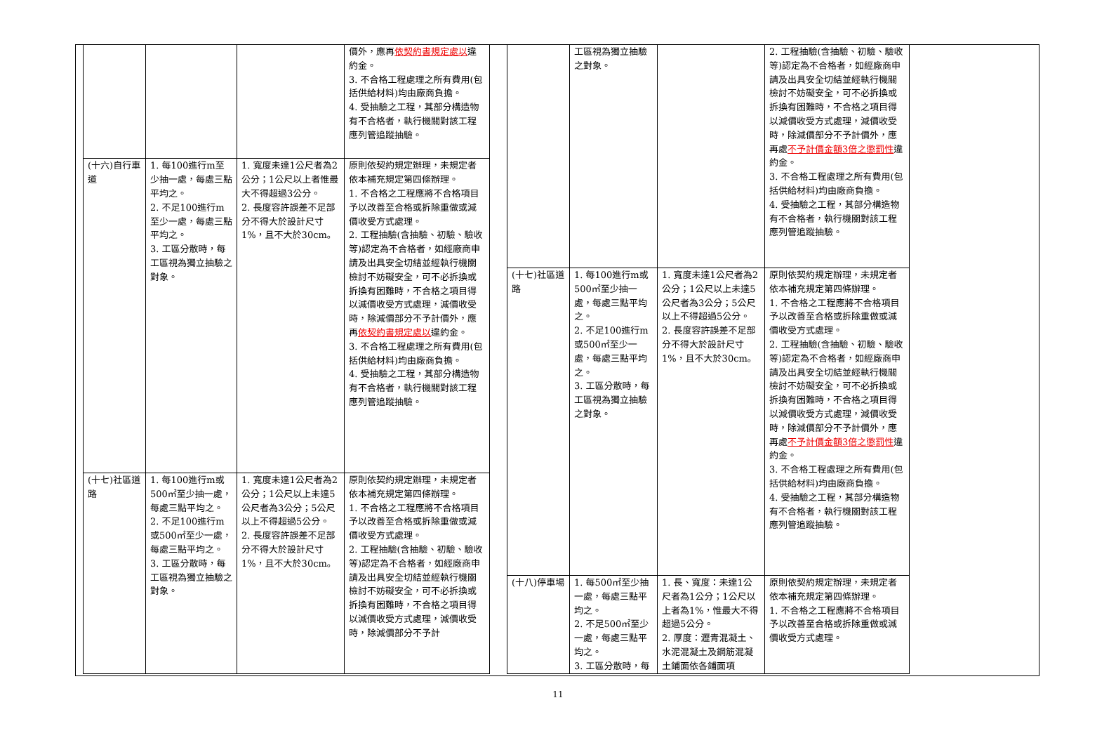| | | | 價外，應再 依契約書規定處以 違約金。 3. 不合格工程處理之所有費用(包括供給材料)均由廠商負擔。 4. 受抽驗之工程，其部分構造物有不合格者，執行機關對該工程應列管追蹤抽驗。 |
| (十六)自行車道 | 1. 每100進行m至少抽一處，每處三點平均之。 2. 不足100進行m至少一處，每處三點平均之。 3. 工區分散時，每工區視為獨立抽驗之對象。 | 1. 寬度未達1公尺者為2公分；1公尺以上者惟最大不得超過3公分。 2. 長度容許誤差不足部分不得大於設計尺寸1%，且不大於30cm。 | 原則依契約規定辦理，未規定者依本補充規定第四條辦理。 1. 不合格之工程應將不合格項目予以改善至合格或拆除重做或減價收受方式處理。 2. 工程抽驗(含抽驗、初驗、驗收等)認定為不合格者，如經廠商申請及出具安全切結並經執行機關檢討不妨礙安全，可不必拆換或拆換有困難時，不合格之項目得以減價收受方式處理，減價收受時，除減價部分不予計價外，應再 依契約書規定處以 違約金。 3. 不合格工程處理之所有費用(包括供給材料)均由廠商負擔。 4. 受抽驗之工程，其部分構造物有不合格者，執行機關對該工程應列管追蹤抽驗。 |
| (十七)社區道路 | 1. 每100進行m或500㎡至少抽一處，每處三點平均之。 2. 不足100進行m或500㎡至少一處，每處三點平均之。 3. 工區分散時，每工區視為獨立抽驗之對象。 | 1. 寬度未達1公尺者為2公分；1公尺以上未達5公尺者為3公分；5公尺以上不得超過5公分。 2. 長度容許誤差不足部分不得大於設計尺寸1%，且不大於30cm。 | 原則依契約規定辦理，未規定者依本補充規定第四條辦理。 1. 不合格之工程應將不合格項目予以改善至合格或拆除重做或減價收受方式處理。 2. 工程抽驗(含抽驗、初驗、驗收等)認定為不合格者，如經廠商申請及出具安全切結並經執行機關檢討不妨礙安全，可不必拆換或拆換有困難時，不合格之項目得以減價收受方式處理，減價收受時，除減價部分不予計 |
| | 工區視為獨立抽驗之對象。 | | 2. 工程抽驗(含抽驗、初驗、驗收等)認定為不合格者，如經廠商申請及出具安全切結並經執行機關檢討不妨礙安全，可不必拆換或拆換有困難時，不合格之項目得以減價收受方式處理，減價收受時，除減價部分不予計價外，應再處 不予計價金額3倍之懲罰性 違約金。 3. 不合格工程處理之所有費用(包括供給材料)均由廠商負擔。 4. 受抽驗之工程，其部分構造物有不合格者，執行機關對該工程應列管追蹤抽驗。 |
| (十七)社區道路 | 1. 每100進行m或500㎡至少抽一處，每處三點平均之。 2. 不足100進行m或500㎡至少一處，每處三點平均之。 3. 工區分散時，每工區視為獨立抽驗之對象。 | 1. 寬度未達1公尺者為2公分；1公尺以上未達5公尺者為3公分；5公尺以上不得超過5公分。 2. 長度容許誤差不足部分不得大於設計尺寸1%，且不大於30cm。 | 原則依契約規定辦理，未規定者依本補充規定第四條辦理。 1. 不合格之工程應將不合格項目予以改善至合格或拆除重做或減價收受方式處理。 2. 工程抽驗(含抽驗、初驗、驗收等)認定為不合格者，如經廠商申請及出具安全切結並經執行機關檢討不妨礙安全，可不必拆換或拆換有困難時，不合格之項目得以減價收受方式處理，減價收受時，除減價部分不予計價外，應再處 不予計價金額3倍之懲罰性 違約金。 3. 不合格工程處理之所有費用(包括供給材料)均由廠商負擔。 4. 受抽驗之工程，其部分構造物有不合格者，執行機關對該工程應列管追蹤抽驗。 |
| (十八)停車場 | 1. 每500㎡至少抽一處，每處三點平均之。 2. 不足500㎡至少一處，每處三點平均之。 3. 工區分散時，每 | 1. 長、寬度：未達1公尺者為1公分；1公尺以上者為1%，惟最大不得超過5公分。 2. 厚度：瀝青混凝土、水泥混凝土及鋼筋混凝土鋪面依各鋪面項 | 原則依契約規定辦理，未規定者依本補充規定第四條辦理。 1. 不合格之工程應將不合格項目予以改善至合格或拆除重做或減價收受方式處理。 |
11